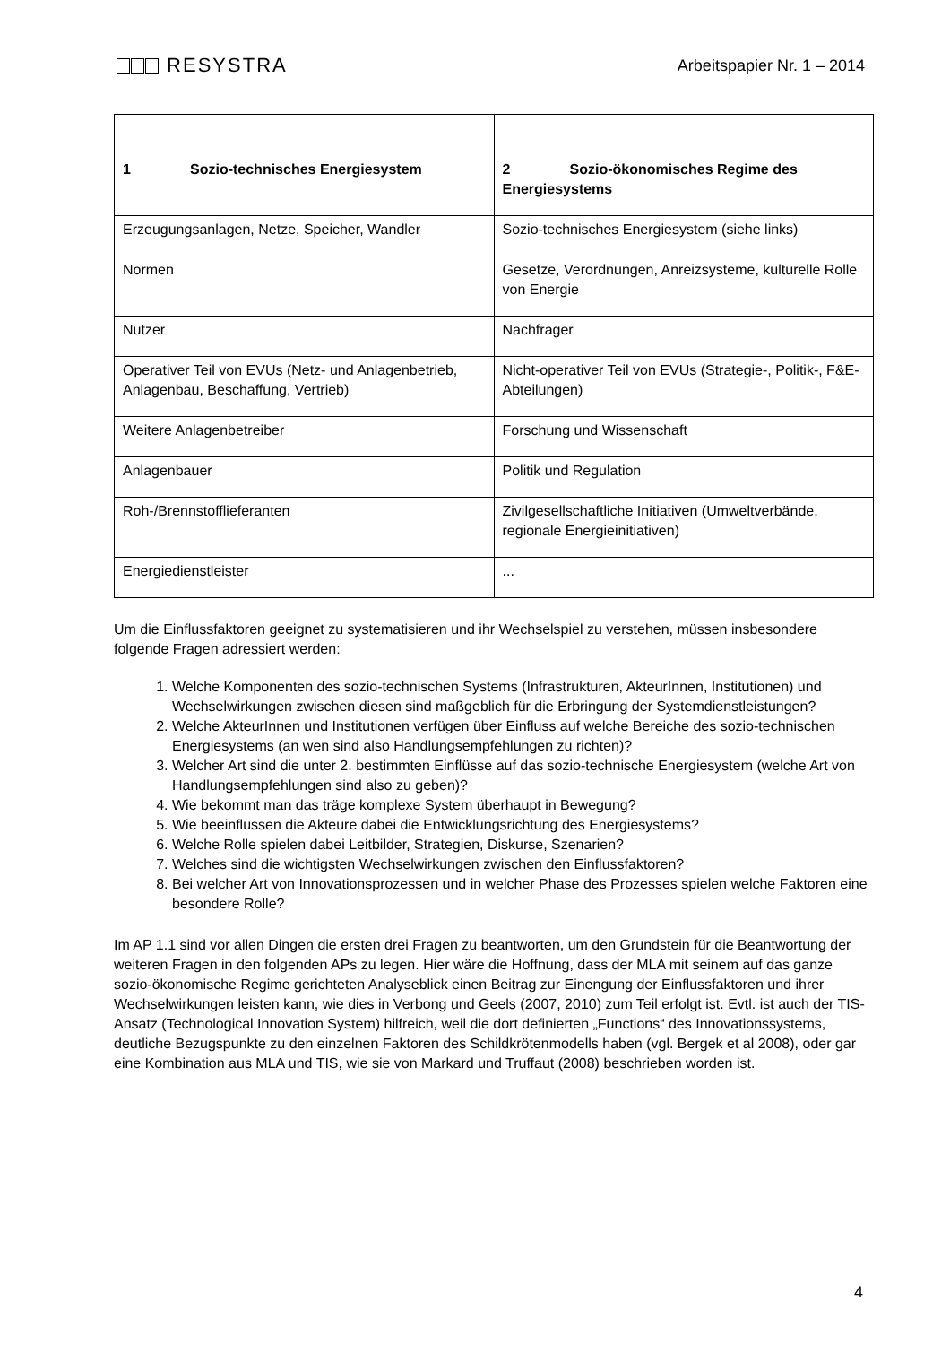RESYSTRA
Arbeitspapier Nr. 1 – 2014
| 1 Sozio-technisches Energiesystem | 2 Sozio-ökonomisches Regime des Energiesystems |
| --- | --- |
| Erzeugungsanlagen, Netze, Speicher, Wandler | Sozio-technisches Energiesystem (siehe links) |
| Normen | Gesetze, Verordnungen, Anreizsysteme, kulturelle Rolle von Energie |
| Nutzer | Nachfrager |
| Operativer Teil von EVUs (Netz- und Anlagenbetrieb, Anlagenbau, Beschaffung, Vertrieb) | Nicht-operativer Teil von EVUs (Strategie-, Politik-, F&E-Abteilungen) |
| Weitere Anlagenbetreiber | Forschung und Wissenschaft |
| Anlagenbauer | Politik und Regulation |
| Roh-/Brennstofflieferanten | Zivilgesellschaftliche Initiativen (Umweltverbände, regionale Energieinitiativen) |
| Energiedienstleister | ... |
Um die Einflussfaktoren geeignet zu systematisieren und ihr Wechselspiel zu verstehen, müssen insbesondere folgende Fragen adressiert werden:
1. Welche Komponenten des sozio-technischen Systems (Infrastrukturen, AkteurInnen, Institutionen) und Wechselwirkungen zwischen diesen sind maßgeblich für die Erbringung der Systemdienstleistungen?
2. Welche AkteurInnen und Institutionen verfügen über Einfluss auf welche Bereiche des sozio-technischen Energiesystems (an wen sind also Handlungsempfehlungen zu richten)?
3. Welcher Art sind die unter 2. bestimmten Einflüsse auf das sozio-technische Energiesystem (welche Art von Handlungsempfehlungen sind also zu geben)?
4. Wie bekommt man das träge komplexe System überhaupt in Bewegung?
5. Wie beeinflussen die Akteure dabei die Entwicklungsrichtung des Energiesystems?
6. Welche Rolle spielen dabei Leitbilder, Strategien, Diskurse, Szenarien?
7. Welches sind die wichtigsten Wechselwirkungen zwischen den Einflussfaktoren?
8. Bei welcher Art von Innovationsprozessen und in welcher Phase des Prozesses spielen welche Faktoren eine besondere Rolle?
Im AP 1.1 sind vor allen Dingen die ersten drei Fragen zu beantworten, um den Grundstein für die Beantwortung der weiteren Fragen in den folgenden APs zu legen. Hier wäre die Hoffnung, dass der MLA mit seinem auf das ganze sozio-ökonomische Regime gerichteten Analyseblick einen Beitrag zur Einengung der Einflussfaktoren und ihrer Wechselwirkungen leisten kann, wie dies in Verbong und Geels (2007, 2010) zum Teil erfolgt ist. Evtl. ist auch der TIS-Ansatz (Technological Innovation System) hilfreich, weil die dort definierten „Functions“ des Innovationssystems, deutliche Bezugspunkte zu den einzelnen Faktoren des Schildkrötenmodells haben (vgl. Bergek et al 2008), oder gar eine Kombination aus MLA und TIS, wie sie von Markard und Truffaut (2008) beschrieben worden ist.
4